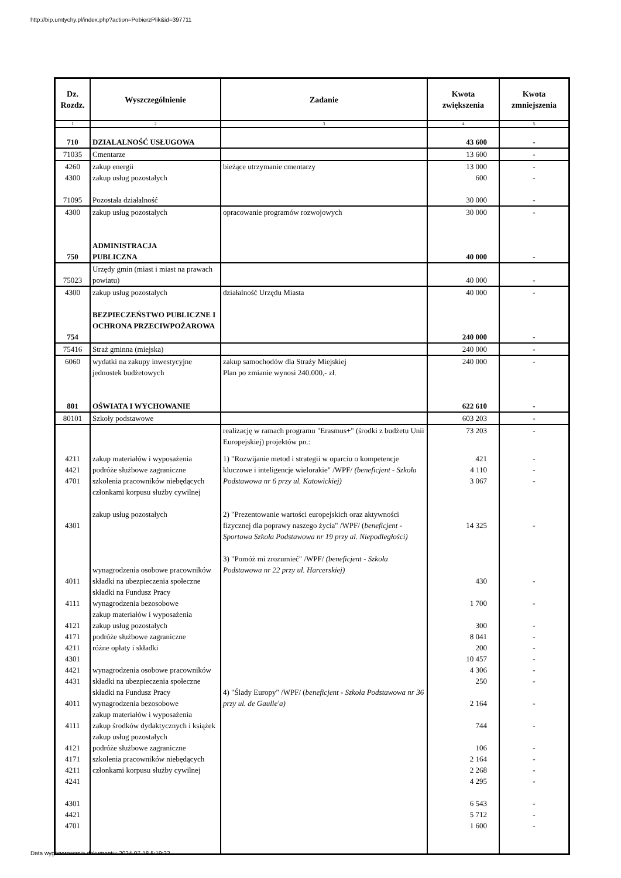http://bip.umtychy.pl/index.php?action=PobierzPlik&id=397711
| Dz. Rozdz. | Wyszczególnienie | Zadanie | Kwota zwiększenia | Kwota zmniejszenia |
| --- | --- | --- | --- | --- |
| 1 | 2 | 3 | 4 | 5 |
| 710 | DZIALALNOŚĆ USŁUGOWA | | 43 600 | - |
| 71035 | Cmentarze | | 13 600 | - |
| 4260 4300 71095 | zakup energii zakup usług pozostałych Pozostała działalność | bieżące utrzymanie cmentarzy | 13 000 600 30 000 | - - - |
| 4300 750 | zakup usług pozostałych ADMINISTRACJA PUBLICZNA | opracowanie programów rozwojowych | 30 000 40 000 | - - |
| 75023 | Urzędy gmin (miast i miast na prawach powiatu) | | 40 000 | - |
| 4300 754 | zakup usług pozostałych BEZPIECZEŃSTWO PUBLICZNE I OCHRONA PRZECIWPOŻAROWA | działalność Urzędu Miasta | 40 000 240 000 | - - |
| 75416 | Straż gminna (miejska) | | 240 000 | - |
| 6060 801 | wydatki na zakupy inwestycyjne jednostek budżetowych OŚWIATA I WYCHOWANIE | zakup samochodów dla Straży Miejskiej Plan po zmianie wynosi 240.000,- zł. | 240 000 622 610 | - - |
| 80101 | Szkoły podstawowe | | 603 203 | - |
| | | realizację w ramach programu "Erasmus+" (środki z budżetu Unii Europejskiej) projektów pn.: | 73 203 | - |
| 4211 4421 4701 4301 4011 4111 4121 4171 4211 4301 4421 4431 4011 4111 4121 4171 4211 4241 4301 4421 4701 | zakup materiałów i wyposażenia podróże służbowe zagraniczne szkolenia pracowników niebędących członkami korpusu służby cywilnej zakup usług pozostałych wynagrodzenia osobowe pracowników składki na ubezpieczenia społeczne składki na Fundusz Pracy wynagrodzenia bezosobowe zakup materiałów i wyposażenia zakup usług pozostałych podróże służbowe zagraniczne różne opłaty i składki wynagrodzenia osobowe pracowników składki na ubezpieczenia społeczne składki na Fundusz Pracy wynagrodzenia bezosobowe zakup materiałów i wyposażenia zakup środków dydaktycznych i książek zakup usług pozostałych podróże służbowe zagraniczne szkolenia pracowników niebędących członkami korpusu służby cywilnej | 1) "Rozwijanie metod i strategii w oparciu o kompetencje kluczowe i inteligencje wielorakie" /WPF/ (beneficjent - Szkoła Podstawowa nr 6 przy ul. Katowickiej) 2) "Prezentowanie wartości europejskich oraz aktywności fizycznej dla poprawy naszego życia" /WPF/ ( beneficjent - Sportowa Szkoła Podstawowa nr 19 przy al. Niepodległości) 3) "Pomóż mi zrozumieć" /WPF/ (beneficjent - Szkoła Podstawowa nr 22 przy ul. Harcerskiej) 4) "Ślady Europy" /WPF/ ( beneficjent - Szkoła Podstawowa nr 36 przy ul. de Gaulle'a) | 421 4 110 3 067 14 325 430 1 700 300 8 041 200 10 457 4 306 250 2 164 744 106 2 164 2 268 4 295 6 543 5 712 1 600 | - - - - - - - - - - - - - - - - - - - - - |
Data wygenerowania dokumentu: 2024-07-18 5:19:22